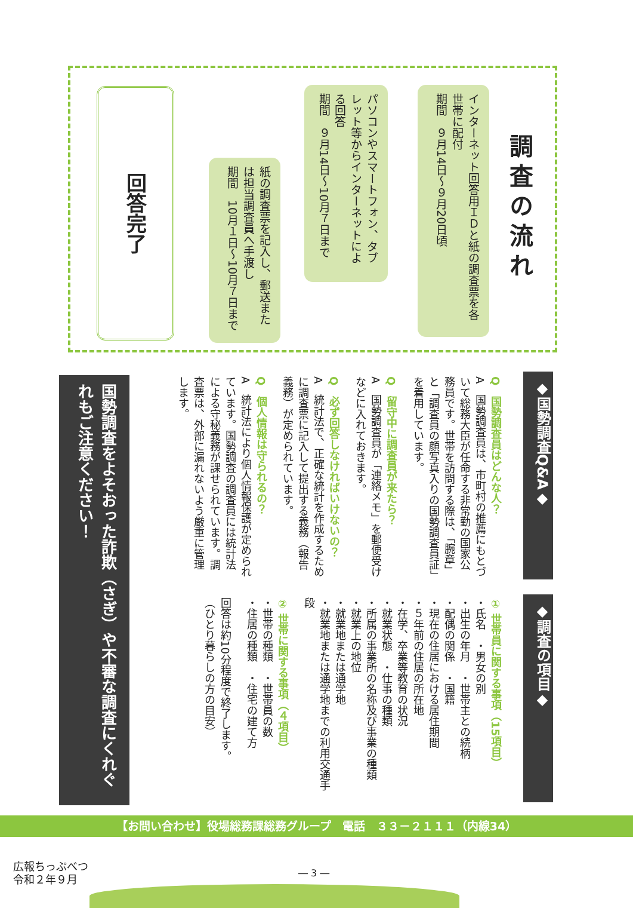調査の流れ
インターネット回答用ＩＤと紙の調査票を各世帯に配付
期間　９月14日～９月20日頃
パソコンやスマートフォン、タブレット等からインターネットによる回答
期間　９月14日～10月７日まで
紙の調査票を記入し、郵送または担当調査員へ手渡し
期間　10月１日～10月７日まで
回答完了
◆国勢調査Q&A◆
Q　国勢調査員はどんな人？
A　国勢調査員は、市町村の推薦にもとづいて総務大臣が任命する非常勤の国家公務員です。世帯を訪問する際は、「腕章」と「調査員の顔写真入りの国勢調査員証」を着用しています。
Q　留守中に調査員が来たら？
A　国勢調査員が「連絡メモ」を郵便受けなどに入れておきます。
Q　必ず回答しなければいけないの？
A　統計法で、正確な統計を作成するために調査票に記入して提出する義務（報告義務）が定められています。
Q　個人情報は守られるの？
A　統計法により個人情報保護が定められています。国勢調査の調査員には統計法による守秘義務が課せられています。調査票は、外部に漏れないよう厳重に管理します。
◆調査の項目◆
① 世帯員に関する事項（15項目）
・氏名　・男女の別
・出生の年月　・世帯主との続柄
・配偶の関係　・国籍
・現在の住居における居住期間
・５年前の住居の所在地
・在学、卒業等教育の状況
・就業状態　・仕事の種類
・所属の事業所の名称及び事業の種類
・就業上の地位
・就業地または通学地
・就業地または通学地までの利用交通手段
② 世帯に関する事項（４項目）
・世帯の種類　・世帯員の数
・住居の種類　・住宅の建て方
回答は約10分程度で終了します。
（ひとり暮らしの方の目安）
国勢調査をよそおった詐欺（さぎ）や不審な調査にくれぐれもご注意ください！
【お問い合わせ】役場総務課総務グループ　電話　３３－２１１１（内線34）
広報ちっぷべつ
令和２年９月
― 3 ―